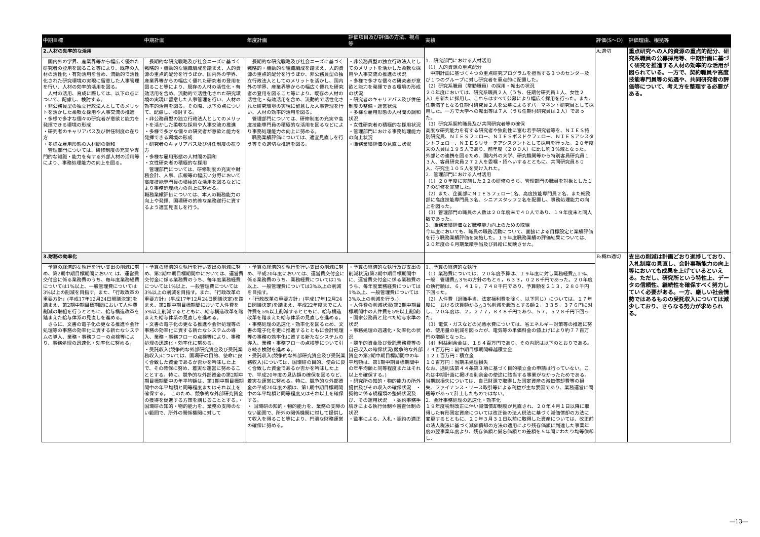| 中期目標 | 中期計画 | 年度計画 | 評価項目及び評価の方法、視点等 | 実績 | 評価(S～D) | 評価理由、根拠等 |
| --- | --- | --- | --- | --- | --- | --- |
| 2.人材の効率的な活用 | | | | 1．研究部門における人材活用 （1）人的資源の重点配分 中期計画に基づく４つの重点研究プログラムを担当する３つのセンター及び１つのグループに対し研究者を重点的に配置した。 （2）研究系職員（常勤職員）の採用・転出の状況 ２０年度においては、研究系職員２人（うち、任期付研究員１人、女性２人）を新たに採用し、これらはすべて公募により幅広く採用を行った。また、任期満了となる任期付研究員２人を公募によらずパーマネント研究員として採用した。一方で大学への転出等は７人（うち任期付研究員は２人）であった。 （3）研究系契約職員及び共同研究者等の確保 高度な研究能力を有する研究者や独創性に富む若手研究者等を、ＮＩＥＳ特別研究員、ＮＩＥＳフェロー、ＮＩＥＳポスドクフェロー、ＮＩＥＳアシスタントフェロー、ＮＩＥＳリサーチアシスタントとして採用を行った。２０年度末の人員は１９５人であり、前年度（２００人）に比し約３%減となった。 外部との連携を図るため、国内外の大学、研究機関等から特別客員研究員１３人、客員研究員２７２人を委嘱・招へいするとともに、共同研究員８０人、研究生１０５人を受け入れた。 2．管理部門における人材活用 （1）２０年度に実施した２２の研修のうち、管理部門の職員を対象とした１７の研修を実施した。 （2）また、企画部にＮＩＥＳフェロー1名、高度技能専門員２名、また総務部に高度技能専門員３名、シニアスタッフ２名を配置し、事務処理能力の向上を図った。 （3）管理部門の職員の人数は２０年度末で４０人であり、１９年度末と同人数であった。 3．職務業績評価など職務能力向上のための取組 今年度においても、職員の職務活動について、面接による目標設定と業績評価を行う職務業績評価を実施した。１９年度職務業績の評価結果については、２０年度の６月期業績手当及び昇給に反映させた。 | A:適切 | 重点研究への人的資源の重点的配分、研究系職員の公募採用等、中期計画に基づく研究を推進する人材の効率的な活用が図られている。一方で、契約職員や高度技能専門員等の処遇や、共同研究者の評価等について、考え方を整理する必要がある。 |
| 国内外の学界、産業界等から幅広く優れた研究者の登用を図ること等により、既存の人材の活性化・有効活用を含め、流動的で活性化された研究環境の実現に留意した人事管理を行い、人材の効率的活用を図る。 人材の活用、育成に際しては、以下の点について、配慮し、検討する。 ・非公務員型の独立行政法人としてのメリットを活かした柔軟な採用や人事交流の推進 ・多様で多才な個々の研究者が意欲と能力を発揮できる環境の形成 ・研究者のキャリアパス及び併任制度の在り方 ・多様な雇用形態の人材間の調和 管理部門については、研修制度の充実や専門的な知識・能力を有する外部人材の活用等により、事務処理能力の向上を図る。 | 長期的な研究戦略及び社会ニーズに基づく戦略的・機動的な組織編成を踏まえ、人的資源の重点的配分を行うほか、国内外の学界、産業界等からの幅広く優れた研究者の登用を図ること等により、既存の人材の活性化・有効活用を含め、流動的で活性化された研究環境の実現に留意した人事管理を行い、人材の効率的活用を図る。その際、以下の点について、配慮し、検討する。 ・非公務員型の独立行政法人としてのメリットを活かした柔軟な採用や人事交流の推進 ・多様で多才な個々の研究者が意欲と能力を発揮できる環境の形成 ・研究者のキャリアパス及び併任制度の在り方 ・多様な雇用形態の人材間の調和 ・女性研究者の積極的な採用 管理部門については、研修制度の充実や財務会計、人事、広報等の幅広い分野において高度技能専門員の積極的な活用を図るなどにより事務処理能力の向上に努める。 職務業績評価については、本人の職務能力の向上や発揮、国環研の的確な業務遂行に資するよう適宜見直しを行う。 | 長期的な研究戦略及び社会ニーズに基づく戦略的・機動的な組織編成を踏まえ、人的資源の重点的配分を行うほか、非公務員型の独立行政法人としてのメリットを活かし、国内外の学界、産業界等からの幅広く優れた研究者の登用を図ること等により、既存の人材の活性化・有効活用を含め、流動的で活性化された研究環境の実現に留意した人事管理を行い、人材の効率的活用を図る。 管理部門については、研修制度の充実や高度技能専門員の積極的な活用を図るなどにより事務処理能力の向上に努める。 職務業績評価については、適宜見直しを行う等その適切な推進を図る。 | ・非公務員型の独立行政法人としてのメリットを活かした柔軟な採用や人事交流の推進の状況 ・多様で多才な個々の研究者が意欲と能力を発揮できる環境の形成の状況 ・研究者のキャリアパス及び併任制度の整備・運営状況 ・多様な雇用形態の人材間の調和状況 ・女性研究者の積極的な採用状況 ・管理部門における事務処理能力の向上状況 ・職務業績評価の見直し状況 | | | |
| 3.財務の効率化 | | | | | B:概ね適切 | 支出の削減は計画どおり進捗しており、入札制度の見直し、会計事務能力の向上等においても成果を上げているといえる。ただし、研究所という特性上、データの信頼性、継続性を確保すべく努力していく必要がある。一方、厳しい社会情勢ではあるものの受託収入については減少しており、さらなる努力が求められる。 |
| 予算の経済的な執行を行い支出の削減に努め、第2期中期目標期間において は、運営費交付金に係る業務費のうち、毎年度業務経費については1%以上、一般管理費については3%以上の削減を目指す。また、「行政改革の重要方針」(平成17年12月24日閣議決定)を踏まえ、第2期中期目標期間において人件費削減の取組を行うとともに、給与構造改革を踏まえた給与体系の見直しを進める。 さらに、文書の電子化の更なる推進や会計処理等の事務の効率化に資する新たなシステムの導入、業務・事務フローの点検等により、事務処理の迅速化・効率化に努める。 | ・予算の経済的な執行を行い支出の削減に努め、第2期中期目標期間中においては、運営費交付金に係る業務費のうち、毎年度業務経費については1%以上、一般管理費については3%以上の削減を目指す。また、「行政改革の重要方針」(平成17年12月24日閣議決定)を踏まえ、第2期中期目標期間において人件費を5%以上削減するとともに、給与構造改革を踏まえた給与体系の見直しを進める。 ・文書の電子化の更なる推進や会計処理等の事務の効率化に資する新たなシステムの導入、業務・事務フローの点検等により、事務処理の迅速化・効率化に努める。 ・受託収入(競争的な外部研究資金及び受託業務収入)については、国環研の目的、使命に良く合致した資金であるか否かを吟味した上で、その確保に努め、着実な運営に努めることとする。特に、競争的な外部資金の第2期中期目標期間中の年平均額は、第1期中期目標期間中の年平均額と同等程度またはそれ以上を確保する。 このため、競争的な外部研究資金の獲得を促進する方策を講じることとする。・国環研の知的・物的能力を、業務の支障のない範囲で、所外の関係機関に対して | ・予算の経済的な執行を行い支出の削減に努め、平成20年度においては、運営費交付金に係る業務費のうち、業務経費については1%以上、一般管理費については3%以上の削減を目指す。 ・「行政改革の重要方針」(平成17年12月24日閣議決定)を踏まえ、平成22年度までに人件費を5%以上削減するとともに、給与構造改革を踏まえた給与体系の見直しを進める。 ・事務処理の迅速化・効率化を図るため、文書の電子化を更に推進するとともに会計処理等の事務の効率化に資する新たなシステムの導入、業務・事務フローの点検等について引き続き検討を進める。 ・受託収入(競争的な外部研究資金及び受託業務収入)については、国環研の目的、使命に良く合致した資金であるか否かを吟味した上で、平成20年度の見込額の確保を図るなど、着実な運営に努める。特に、競争的な外部資金の平成20年度の額は、第1期中期目標期間中の年平均額と同等程度又はそれ以上を確保する。 ・ 国環研の知的・物的能力を、業務の支障のない範囲で、所外の関係機関に対して提供して収入を得ること等により、円滑な財務運営の確保に努める。 | ・予算の経済的な執行及び支出の削減状況(第2期中期目標期間中に、運営費交付金に係る業務費のうち、毎年度業務経費については1%以上、一般管理費については3%以上の削減を行う。) ・人件費の削減状況(第2期中期目標期間中の人件費を5%以上削減) ・国家公務員と比べた給与水準の状況 ・事務処理の迅速化・効率化の状況 ・競争的資金及び受託業務費等の自己収入の確保状況(競争的な外部資金の第2期中期目標期間中の年平均額は、第1期中期目標期間中の年平均額と同等程度またはそれ以上を確保する。) ・研究所の知的・物的能力の所外提供及びその収入の確保状況 ・契約に係る規程類の整備状況及び、その運用状況 ・契約事務手続きによる執行体制や審査体制の状況 ・監事による、入札・契約の適正 | 1．予算の経済的な執行 （1）業務費については、２０年度予算は、１９年度に対し業務経費△１%、一般 管理費△３%の方針のもと６，６３３，０２８千円であった。２０年度の執行額は、６，４１９，７４８千円であり、予算額を２１３，２８０千円下回った。 （2）人件費（退職手当、法定福利費を除く、以下同じ）については、１７年度に おける決算額から△３%削減を趣旨とする額２，３３５，３７６円に対し、２０年度は、２，２７７，８４８千円であり、５７，５２８千円下回った。 （3）電気・ガスなどの光熱水費については、省エネルギー対策等の推進に努め、使用量の削減を図ったが、電気等の単価料金の値上げにより約７７百万円の増額となった。 （4）利益剰余金は、１８４百万円であり、その内訳は以下のとおりである。 ７４百万円：前中期目標期間繰越積立金 １２１百万円：積立金 １０百万円：当期未処理損失 なお、通則法第４４条第３項に基づく目的積立金の申請は行っていない。これは中期計画に掲げる剰余金の使途に該当する事業がなかったためである。 当期総損失については、自己財源で取得した固定資産の減価償却費等の損失、ファイナンス・リース取引等による利益が主な要因であり、業務運営に問題等があって計上したものではない。 2．会計事務処理の迅速化・効率化 １９年度税制改正に伴い減価償却制度が見直され、２０年４月１日以降に取得した有形固定資産については改正後の法人税法に基づく減価償却の方法に変更するとともに、２０年３月３１日以前に取得した資産については、改正前の法人税法に基づく減価償却の方法の適用により残存価額に到達した事業年度の翌事業年度より、残存価額と備忘価額との差額を５年間にわたり均等償却し、 | | |
―13―